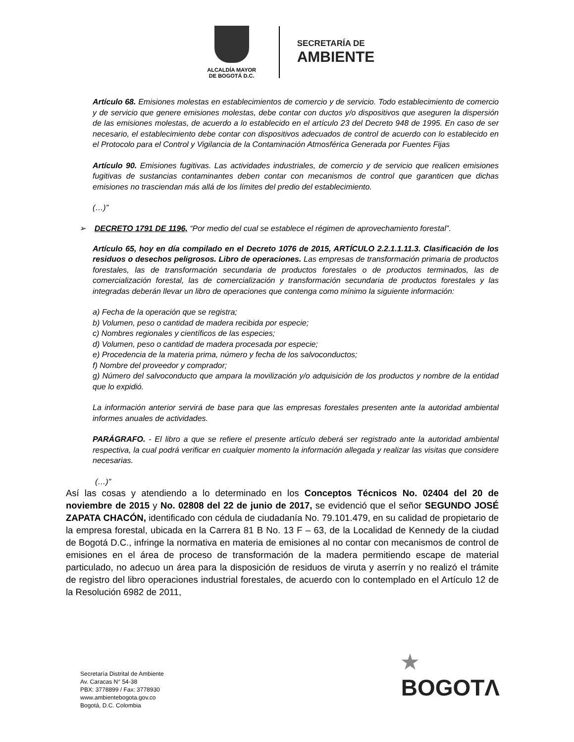ALCALDÍA MAYOR
DE BOGOTÁ D.C.
SECRETARÍA DE
AMBIENTE
Artículo 68. Emisiones molestas en establecimientos de comercio y de servicio. Todo establecimiento de comercio y de servicio que genere emisiones molestas, debe contar con ductos y/o dispositivos que aseguren la dispersión de las emisiones molestas, de acuerdo a lo establecido en el artículo 23 del Decreto 948 de 1995. En caso de ser necesario, el establecimiento debe contar con dispositivos adecuados de control de acuerdo con lo establecido en el Protocolo para el Control y Vigilancia de la Contaminación Atmosférica Generada por Fuentes Fijas
Artículo 90. Emisiones fugitivas. Las actividades industriales, de comercio y de servicio que realicen emisiones fugitivas de sustancias contaminantes deben contar con mecanismos de control que garanticen que dichas emisiones no trasciendan más allá de los límites del predio del establecimiento.
(…)”
➢ DECRETO 1791 DE 1196, “Por medio del cual se establece el régimen de aprovechamiento forestal”.
Artículo 65, hoy en día compilado en el Decreto 1076 de 2015, ARTÍCULO 2.2.1.1.11.3. Clasificación de los residuos o desechos peligrosos. Libro de operaciones. Las empresas de transformación primaria de productos forestales, las de transformación secundaria de productos forestales o de productos terminados, las de comercialización forestal, las de comercialización y transformación secundaria de productos forestales y las integradas deberán llevar un libro de operaciones que contenga como mínimo la siguiente información:
a) Fecha de la operación que se registra;
b) Volumen, peso o cantidad de madera recibida por especie;
c) Nombres regionales y científicos de las especies;
d) Volumen, peso o cantidad de madera procesada por especie;
e) Procedencia de la materia prima, número y fecha de los salvoconductos;
f) Nombre del proveedor y comprador;
g) Número del salvoconducto que ampara la movilización y/o adquisición de los productos y nombre de la entidad que lo expidió.
La información anterior servirá de base para que las empresas forestales presenten ante la autoridad ambiental informes anuales de actividades.
PARÁGRAFO. - El libro a que se refiere el presente artículo deberá ser registrado ante la autoridad ambiental respectiva, la cual podrá verificar en cualquier momento la información allegada y realizar las visitas que considere necesarias.
(…)”
Así las cosas y atendiendo a lo determinado en los Conceptos Técnicos No. 02404 del 20 de noviembre de 2015 y No. 02808 del 22 de junio de 2017, se evidenció que el señor SEGUNDO JOSÉ ZAPATA CHACÓN, identificado con cédula de ciudadanía No. 79.101.479, en su calidad de propietario de la empresa forestal, ubicada en la Carrera 81 B No. 13 F – 63, de la Localidad de Kennedy de la ciudad de Bogotá D.C., infringe la normativa en materia de emisiones al no contar con mecanismos de control de emisiones en el área de proceso de transformación de la madera permitiendo escape de material particulado, no adecuo un área para la disposición de residuos de viruta y aserrín y no realizó el trámite de registro del libro operaciones industrial forestales, de acuerdo con lo contemplado en el Artículo 12 de la Resolución 6982 de 2011,
Secretaría Distrital de Ambiente
Av. Caracas N° 54-38
PBX: 3778899 / Fax: 3778930
www.ambientebogota.gov.co
Bogotá, D.C. Colombia
★
BOGOTΛ